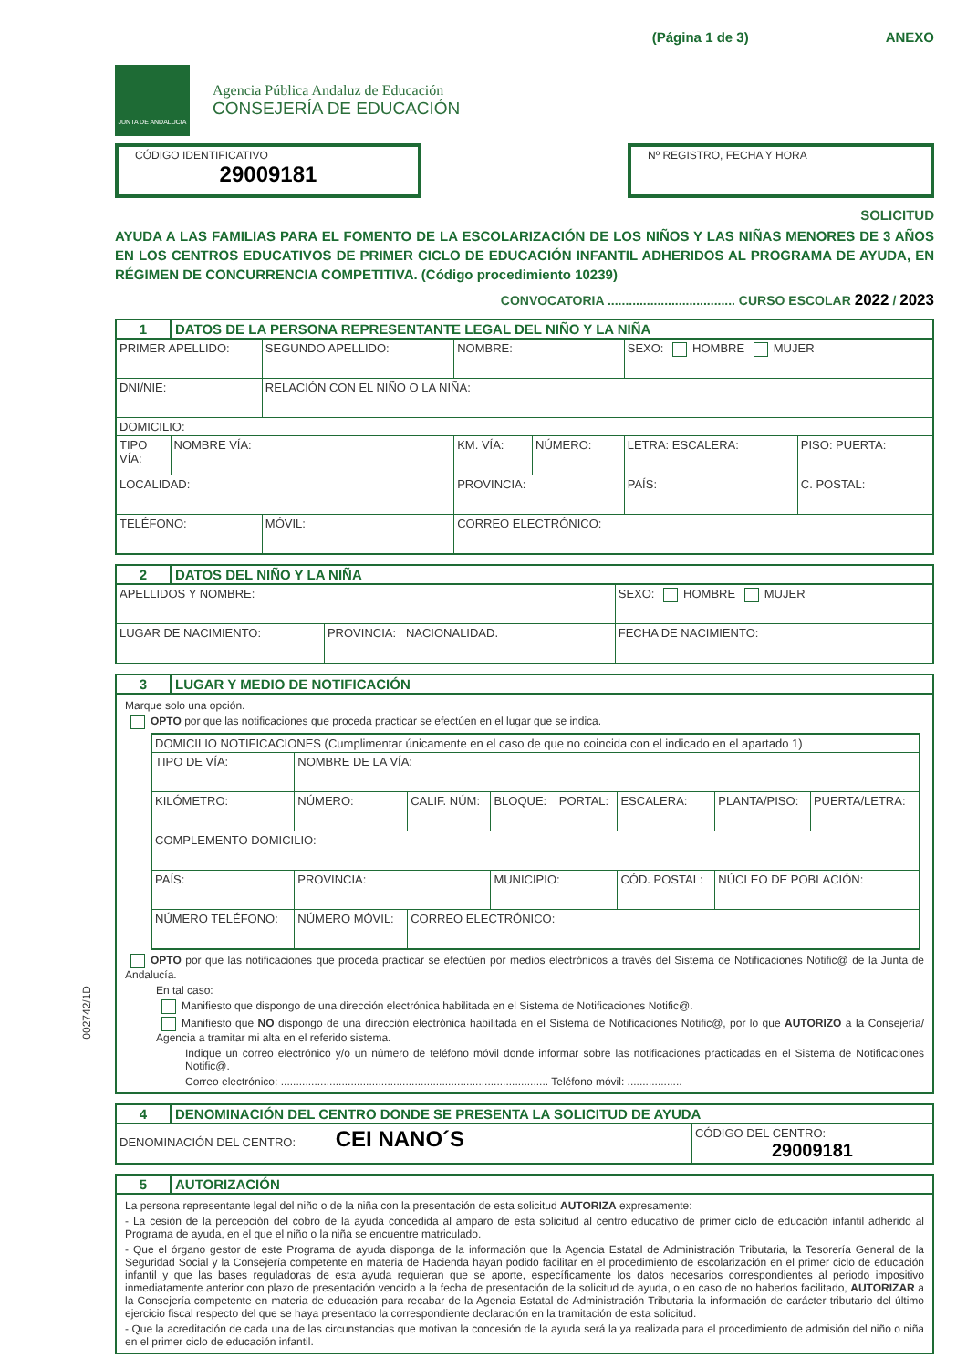(Página 1 de 3) ANEXO
JUNTA DE ANDALUCIA
Agencia Pública Andaluz de Educación
CONSEJERÍA DE EDUCACIÓN
CÓDIGO IDENTIFICATIVO
29009181
Nº REGISTRO, FECHA Y HORA
SOLICITUD
AYUDA A LAS FAMILIAS PARA EL FOMENTO DE LA ESCOLARIZACIÓN DE LOS NIÑOS Y LAS NIÑAS MENORES DE 3 AÑOS EN LOS CENTROS EDUCATIVOS DE PRIMER CICLO DE EDUCACIÓN INFANTIL ADHERIDOS AL PROGRAMA DE AYUDA, EN RÉGIMEN DE CONCURRENCIA COMPETITIVA. (Código procedimiento 10239)
CONVOCATORIA .................................... CURSO ESCOLAR 2022 / 2023
| 1 | DATOS DE LA PERSONA REPRESENTANTE LEGAL DEL NIÑO Y LA NIÑA | | | | | | |
| --- | --- | --- | --- | --- | --- | --- | --- |
| PRIMER APELLIDO: | | SEGUNDO APELLIDO: | | NOMBRE: | | SEXO: HOMBRE MUJER | |
| DNI/NIE: | | RELACIÓN CON EL NIÑO O LA NIÑA: | | | | | |
| DOMICILIO: | | | | | | | |
| TIPO VÍA: | NOMBRE VÍA: | | | KM. VÍA: | NÚMERO: | LETRA: ESCALERA: | PISO: PUERTA: |
| LOCALIDAD: | | | PROVINCIA: | | | PAÍS: | C. POSTAL: |
| TELÉFONO: | | MÓVIL: | CORREO ELECTRÓNICO: | | | | |
| 2 | DATOS DEL NIÑO Y LA NIÑA | | |
| --- | --- | --- | --- |
| APELLIDOS Y NOMBRE: | | | SEXO: HOMBRE MUJER |
| LUGAR DE NACIMIENTO: | | PROVINCIA: NACIONALIDAD. | FECHA DE NACIMIENTO: |
| 3 | LUGAR Y MEDIO DE NOTIFICACIÓN |
| --- | --- |
| Marque solo una opción. OPTO por que las notificaciones que proceda practicar se efectúen en el lugar que se indica. / DOMICILIO NOTIFICACIONES (Cumplimentar únicamente en el caso de que no coincida con el indicado en el apartado 1) / / / / / / / / / TIPO DE VÍA: / NOMBRE DE LA VÍA: / / / / / / / / KILÓMETRO: / NÚMERO: / CALIF. NÚM: / BLOQUE: / PORTAL: / ESCALERA: / PLANTA/PISO: / PUERTA/LETRA: / / COMPLEMENTO DOMICILIO: / / / / / / / / / PAÍS: / PROVINCIA: / / MUNICIPIO: / / CÓD. POSTAL: / NÚCLEO DE POBLACIÓN: / / / NÚMERO TELÉFONO: / NÚMERO MÓVIL: / CORREO ELECTRÓNICO: / / / / / / OPTO por que las notificaciones que proceda practicar se efectúen por medios electrónicos a través del Sistema de Notificaciones Notific@ de la Junta de Andalucía. En tal caso: Manifiesto que dispongo de una dirección electrónica habilitada en el Sistema de Notificaciones Notific@. Manifiesto que NO dispongo de una dirección electrónica habilitada en el Sistema de Notificaciones Notific@, por lo que AUTORIZO a la Consejería/ Agencia a tramitar mi alta en el referido sistema. Indique un correo electrónico y/o un número de teléfono móvil donde informar sobre las notificaciones practicadas en el Sistema de Notificaciones Notific@. Correo electrónico: ........................................................................................ Teléfono móvil: .................. | |
| 4 | DENOMINACIÓN DEL CENTRO DONDE SE PRESENTA LA SOLICITUD DE AYUDA | |
| --- | --- | --- |
| DENOMINACIÓN DEL CENTRO: CEI NANO´S | | CÓDIGO DEL CENTRO: 29009181 |
| 5 | AUTORIZACIÓN |
| --- | --- |
| La persona representante legal del niño o de la niña con la presentación de esta solicitud AUTORIZA expresamente: - La cesión de la percepción del cobro de la ayuda concedida al amparo de esta solicitud al centro educativo de primer ciclo de educación infantil adherido al Programa de ayuda, en el que el niño o la niña se encuentre matriculado. - Que el órgano gestor de este Programa de ayuda disponga de la información que la Agencia Estatal de Administración Tributaria, la Tesorería General de la Seguridad Social y la Consejería competente en materia de Hacienda hayan podido facilitar en el procedimiento de escolarización en el primer ciclo de educación infantil y que las bases reguladoras de esta ayuda requieran que se aporte, específicamente los datos necesarios correspondientes al periodo impositivo inmediatamente anterior con plazo de presentación vencido a la fecha de presentación de la solicitud de ayuda, o en caso de no haberlos facilitado, AUTORIZAR a la Consejería competente en materia de educación para recabar de la Agencia Estatal de Administración Tributaria la información de carácter tributario del último ejercicio fiscal respecto del que se haya presentado la correspondiente declaración en la tramitación de esta solicitud. - Que la acreditación de cada una de las circunstancias que motivan la concesión de la ayuda será la ya realizada para el procedimiento de admisión del niño o niña en el primer ciclo de educación infantil. | |
002742/1D